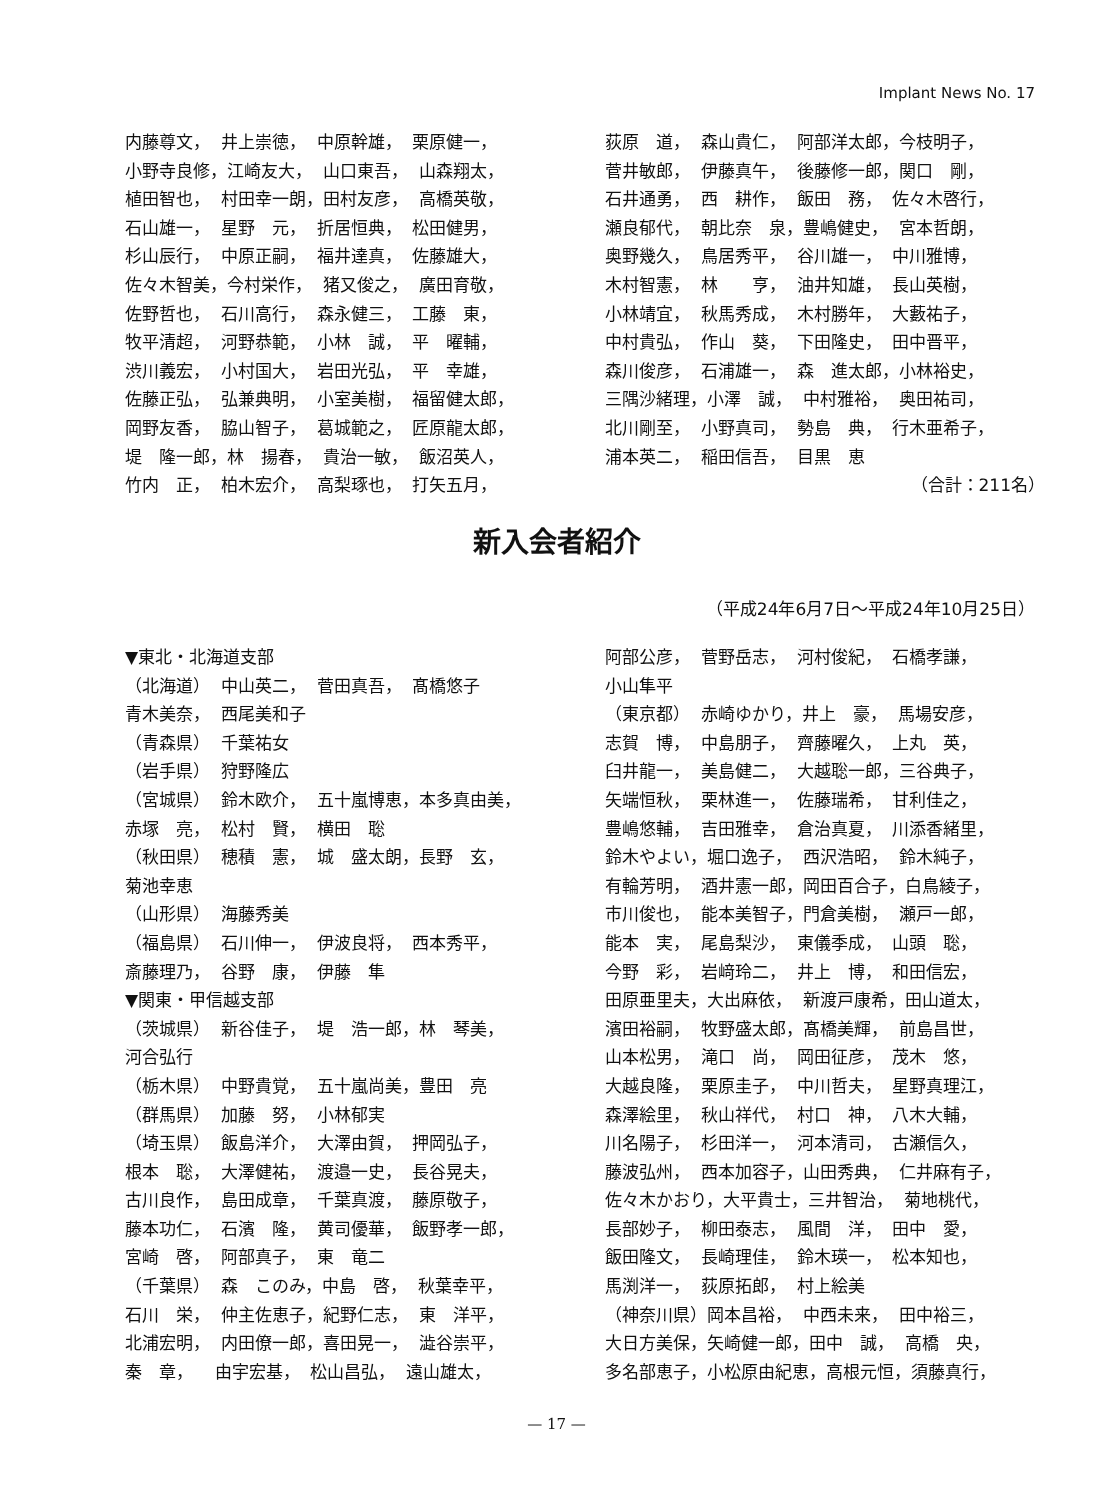Implant News No. 17
内藤尊文， 井上崇徳， 中原幹雄， 栗原健一，
小野寺良修，江崎友大， 山口東吾， 山森翔太，
植田智也， 村田幸一朗，田村友彦， 高橋英敬，
石山雄一， 星野　元， 折居恒典， 松田健男，
杉山辰行， 中原正嗣， 福井達真， 佐藤雄大，
佐々木智美，今村栄作， 猪又俊之， 廣田育敬，
佐野哲也， 石川高行， 森永健三， 工藤　東，
牧平清超， 河野恭範， 小林　誠， 平　曜輔，
渋川義宏， 小村国大， 岩田光弘， 平　幸雄，
佐藤正弘， 弘兼典明， 小室美樹， 福留健太郎，
岡野友香， 脇山智子， 葛城範之， 匠原龍太郎，
堤　隆一郎，林　揚春， 貴治一敏， 飯沼英人，
竹内　正， 柏木宏介， 高梨琢也， 打矢五月，
荻原　道， 森山貴仁， 阿部洋太郎，今枝明子，
菅井敏郎， 伊藤真午， 後藤修一郎，関口　剛，
石井通勇， 西　耕作， 飯田　務， 佐々木啓行，
瀬良郁代， 朝比奈　泉，豊嶋健史， 宮本哲朗，
奥野幾久， 鳥居秀平， 谷川雄一， 中川雅博，
木村智憲， 林　　亨， 油井知雄， 長山英樹，
小林靖宜， 秋馬秀成， 木村勝年， 大藪祐子，
中村貴弘， 作山　葵， 下田隆史， 田中晋平，
森川俊彦， 石浦雄一， 森　進太郎，小林裕史，
三隅沙緒理，小澤　誠， 中村雅裕， 奥田祐司，
北川剛至， 小野真司， 勢島　典， 行木亜希子，
浦本英二， 稲田信吾， 目黒　恵
（合計：211名）
新入会者紹介
（平成24年6月7日～平成24年10月25日）
▼東北・北海道支部
（北海道） 中山英二， 菅田真吾， 髙橋悠子
青木美奈， 西尾美和子
（青森県） 千葉祐女
（岩手県） 狩野隆広
（宮城県） 鈴木欧介， 五十嵐博恵，本多真由美，
赤塚　亮， 松村　賢， 横田　聡
（秋田県） 穂積　憲， 城　盛太朗，長野　玄，
菊池幸恵
（山形県） 海藤秀美
（福島県） 石川伸一， 伊波良将， 西本秀平，
斎藤理乃， 谷野　康， 伊藤　隼
▼関東・甲信越支部
（茨城県） 新谷佳子， 堤　浩一郎，林　琴美，
河合弘行
（栃木県） 中野貴覚， 五十嵐尚美，豊田　亮
（群馬県） 加藤　努， 小林郁実
（埼玉県） 飯島洋介， 大澤由賀， 押岡弘子，
根本　聡， 大澤健祐， 渡邉一史， 長谷晃夫，
古川良作， 島田成章， 千葉真渡， 藤原敬子，
藤本功仁， 石濱　隆， 黄司優華， 飯野孝一郎，
宮崎　啓， 阿部真子， 東　竜二
（千葉県） 森　このみ，中島　啓， 秋葉幸平，
石川　栄， 仲主佐恵子，紀野仁志， 東　洋平，
北浦宏明， 内田僚一郎，喜田晃一， 澁谷崇平，
秦　章， 由宇宏基， 松山昌弘， 遠山雄太，
阿部公彦， 菅野岳志， 河村俊紀， 石橋孝謙，
小山隼平
（東京都） 赤崎ゆかり，井上　豪， 馬場安彦，
志賀　博， 中島朋子， 齊藤曜久， 上丸　英，
臼井龍一， 美島健二， 大越聡一郎，三谷典子，
矢端恒秋， 栗林進一， 佐藤瑞希， 甘利佳之，
豊嶋悠輔， 吉田雅幸， 倉治真夏， 川添香緒里，
鈴木やよい，堀口逸子， 西沢浩昭， 鈴木純子，
有輪芳明， 酒井憲一郎，岡田百合子，白鳥綾子，
市川俊也， 能本美智子，門倉美樹， 瀬戸一郎，
能本　実， 尾島梨沙， 東儀季成， 山頭　聡，
今野　彩， 岩﨑玲二， 井上　博， 和田信宏，
田原亜里夫，大出麻依， 新渡戸康希，田山道太，
濱田裕嗣， 牧野盛太郎，髙橋美輝， 前島昌世，
山本松男， 滝口　尚， 岡田征彦， 茂木　悠，
大越良隆， 栗原圭子， 中川哲夫， 星野真理江，
森澤絵里， 秋山祥代， 村口　神， 八木大輔，
川名陽子， 杉田洋一， 河本清司， 古瀬信久，
藤波弘州， 西本加容子，山田秀典， 仁井麻有子，
佐々木かおり，大平貴士，三井智治， 菊地桃代，
長部妙子， 柳田泰志， 風間　洋， 田中　愛，
飯田隆文， 長崎理佳， 鈴木瑛一， 松本知也，
馬渕洋一， 荻原拓郎， 村上絵美
（神奈川県）岡本昌裕， 中西未来， 田中裕三，
大日方美保，矢崎健一郎，田中　誠， 高橋　央，
多名部恵子，小松原由紀恵，高根元恒，須藤真行，
— 17 —